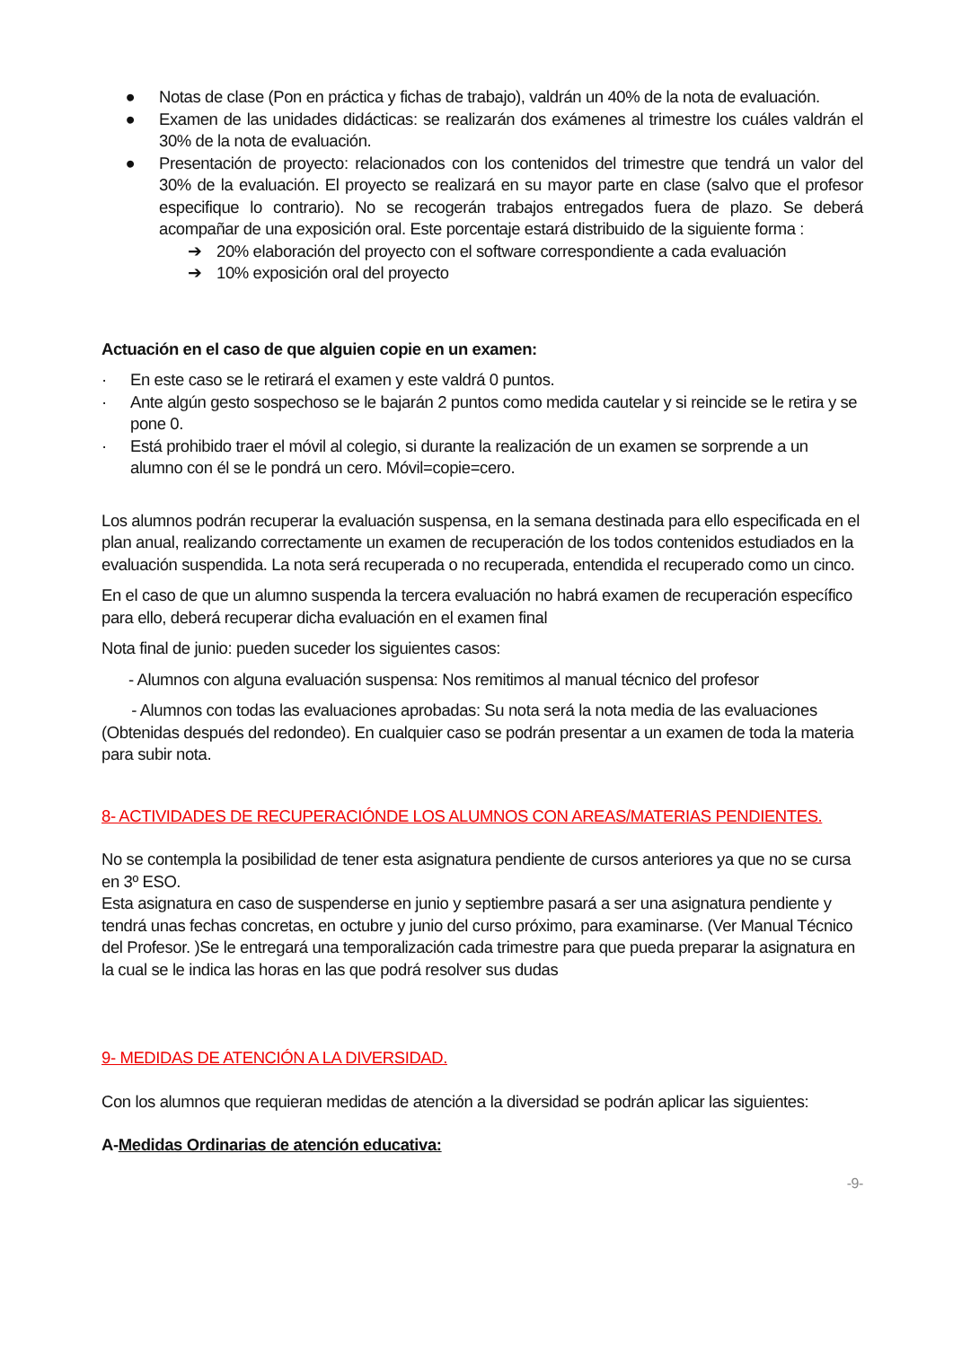● Notas de clase (Pon en práctica y fichas de trabajo), valdrán un 40% de la nota de evaluación.
● Examen de las unidades didácticas: se realizarán dos exámenes al trimestre los cuáles valdrán el 30% de la nota de evaluación.
● Presentación de proyecto: relacionados con los contenidos del trimestre que tendrá un valor del 30% de la evaluación. El proyecto se realizará en su mayor parte en clase (salvo que el profesor especifique lo contrario). No se recogerán trabajos entregados fuera de plazo. Se deberá acompañar de una exposición oral. Este porcentaje estará distribuido de la siguiente forma :
➔ 20% elaboración del proyecto con el software correspondiente a cada evaluación
➔ 10% exposición oral del proyecto
Actuación en el caso de que alguien copie en un examen:
· En este caso se le retirará el examen y este valdrá 0 puntos.
· Ante algún gesto sospechoso se le bajarán 2 puntos como medida cautelar y si reincide se le retira y se pone 0.
· Está prohibido traer el móvil al colegio, si durante la realización de un examen se sorprende a un alumno con él se le pondrá un cero. Móvil=copie=cero.
Los alumnos podrán recuperar la evaluación suspensa, en la semana destinada para ello especificada en el plan anual, realizando correctamente un examen de recuperación de los todos contenidos estudiados en la evaluación suspendida. La nota será recuperada o no recuperada, entendida el recuperado como un cinco.
En el caso de que un alumno suspenda la tercera evaluación no habrá examen de recuperación específico para ello, deberá recuperar dicha evaluación en el examen final
Nota final de junio: pueden suceder los siguientes casos:
- Alumnos con alguna evaluación suspensa: Nos remitimos al manual técnico del profesor
- Alumnos con todas las evaluaciones aprobadas: Su nota será la nota media de las evaluaciones (Obtenidas después del redondeo). En cualquier caso se podrán presentar a un examen de toda la materia para subir nota.
8- ACTIVIDADES DE RECUPERACIÓNDE LOS ALUMNOS CON AREAS/MATERIAS PENDIENTES.
No se contempla la posibilidad de tener esta asignatura pendiente de cursos anteriores ya que no se cursa en 3º ESO.
Esta asignatura en caso de suspenderse en junio y septiembre pasará a ser una asignatura pendiente y tendrá unas fechas concretas, en octubre y junio del curso próximo, para examinarse. (Ver Manual Técnico del Profesor. )Se le entregará una temporalización cada trimestre para que pueda preparar la asignatura en la cual se le indica las horas en las que podrá resolver sus dudas
9- MEDIDAS DE ATENCIÓN A LA DIVERSIDAD.
Con los alumnos que requieran medidas de atención a la diversidad se podrán aplicar las siguientes:
A-Medidas Ordinarias de atención educativa:
-9-